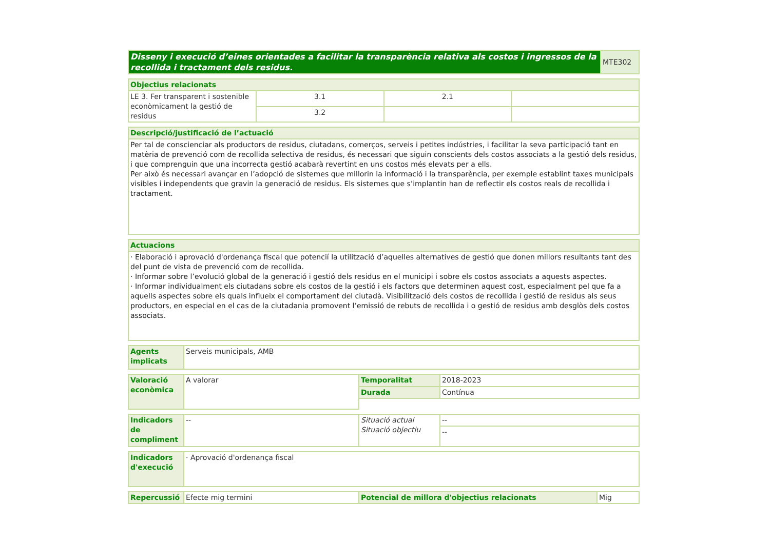| Disseny i execució d’eines orientades a facilitar la transparència relativa als costos i ingressos de la recollida i tractament dels residus. | MTE302 |
| Objectius relacionats | | | |
| --- | --- | --- | --- |
| LE 3. Fer transparent i sostenible econòmicament la gestió de residus | 3.1 | 2.1 | |
| | 3.2 | | |
| Descripció/justificació de l’actuació |
| --- |
| Per tal de conscienciar als productors de residus, ciutadans, comerços, serveis i petites indústries, i facilitar la seva participació tant en matèria de prevenció com de recollida selectiva de residus, és necessari que siguin conscients dels costos associats a la gestió dels residus, i que comprenguin que una incorrecta gestió acabarà revertint en uns costos més elevats per a ells. Per això és necessari avançar en l’adopció de sistemes que millorin la informació i la transparència, per exemple establint taxes municipals visibles i independents que gravin la generació de residus. Els sistemes que s’implantin han de reflectir els costos reals de recollida i tractament. |
| Actuacions |
| --- |
| · Elaboració i aprovació d'ordenança fiscal que potencií la utilització d’aquelles alternatives de gestió que donen millors resultants tant des del punt de vista de prevenció com de recollida. · Informar sobre l’evolució global de la generació i gestió dels residus en el municipi i sobre els costos associats a aquests aspectes. · Informar individualment els ciutadans sobre els costos de la gestió i els factors que determinen aquest cost, especialment pel que fa a aquells aspectes sobre els quals influeix el comportament del ciutadà. Visibilització dels costos de recollida i gestió de residus als seus productors, en especial en el cas de la ciutadania promovent l’emissió de rebuts de recollida i o gestió de residus amb desglòs dels costos associats. |
| Agents implicats | Serveis municipals, AMB |
| Valoració econòmica | A valorar | Temporalitat | 2018-2023 |
| | | Durada | Contínua |
| Indicadors de compliment | -- | Situació actual Situació objectiu | -- |
| | | | -- |
| Indicadors d'execució | · Aprovació d'ordenança fiscal |
| Repercussió | Efecte mig termini | Potencial de millora d'objectius relacionats | Mig |